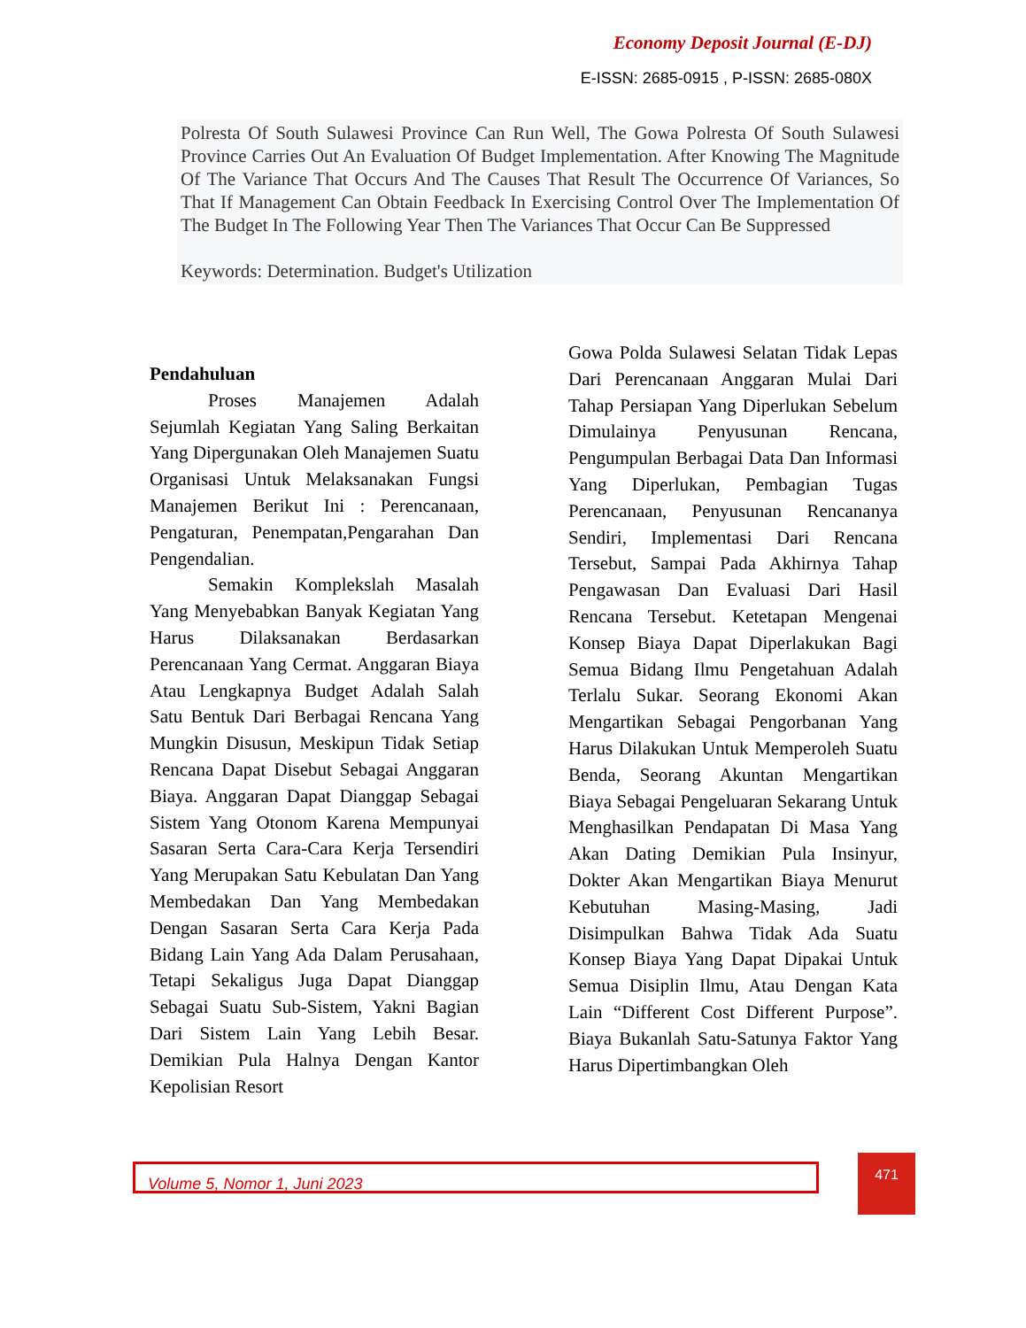Economy Deposit Journal (E-DJ)
E-ISSN: 2685-0915 , P-ISSN: 2685-080X
Polresta Of South Sulawesi Province Can Run Well, The Gowa Polresta Of South Sulawesi Province Carries Out An Evaluation Of Budget Implementation. After Knowing The Magnitude Of The Variance That Occurs And The Causes That Result The Occurrence Of Variances, So That If Management Can Obtain Feedback In Exercising Control Over The Implementation Of The Budget In The Following Year Then The Variances That Occur Can Be Suppressed
Keywords: Determination. Budget's Utilization
Pendahuluan
Proses Manajemen Adalah Sejumlah Kegiatan Yang Saling Berkaitan Yang Dipergunakan Oleh Manajemen Suatu Organisasi Untuk Melaksanakan Fungsi Manajemen Berikut Ini : Perencanaan, Pengaturan, Penempatan,Pengarahan Dan Pengendalian.
Semakin Komplekslah Masalah Yang Menyebabkan Banyak Kegiatan Yang Harus Dilaksanakan Berdasarkan Perencanaan Yang Cermat. Anggaran Biaya Atau Lengkapnya Budget Adalah Salah Satu Bentuk Dari Berbagai Rencana Yang Mungkin Disusun, Meskipun Tidak Setiap Rencana Dapat Disebut Sebagai Anggaran Biaya. Anggaran Dapat Dianggap Sebagai Sistem Yang Otonom Karena Mempunyai Sasaran Serta Cara-Cara Kerja Tersendiri Yang Merupakan Satu Kebulatan Dan Yang Membedakan Dan Yang Membedakan Dengan Sasaran Serta Cara Kerja Pada Bidang Lain Yang Ada Dalam Perusahaan, Tetapi Sekaligus Juga Dapat Dianggap Sebagai Suatu Sub-Sistem, Yakni Bagian Dari Sistem Lain Yang Lebih Besar. Demikian Pula Halnya Dengan Kantor Kepolisian Resort
Gowa Polda Sulawesi Selatan Tidak Lepas Dari Perencanaan Anggaran Mulai Dari Tahap Persiapan Yang Diperlukan Sebelum Dimulainya Penyusunan Rencana, Pengumpulan Berbagai Data Dan Informasi Yang Diperlukan, Pembagian Tugas Perencanaan, Penyusunan Rencananya Sendiri, Implementasi Dari Rencana Tersebut, Sampai Pada Akhirnya Tahap Pengawasan Dan Evaluasi Dari Hasil Rencana Tersebut. Ketetapan Mengenai Konsep Biaya Dapat Diperlakukan Bagi Semua Bidang Ilmu Pengetahuan Adalah Terlalu Sukar. Seorang Ekonomi Akan Mengartikan Sebagai Pengorbanan Yang Harus Dilakukan Untuk Memperoleh Suatu Benda, Seorang Akuntan Mengartikan Biaya Sebagai Pengeluaran Sekarang Untuk Menghasilkan Pendapatan Di Masa Yang Akan Dating Demikian Pula Insinyur, Dokter Akan Mengartikan Biaya Menurut Kebutuhan Masing-Masing, Jadi Disimpulkan Bahwa Tidak Ada Suatu Konsep Biaya Yang Dapat Dipakai Untuk Semua Disiplin Ilmu, Atau Dengan Kata Lain “Different Cost Different Purpose”. Biaya Bukanlah Satu-Satunya Faktor Yang Harus Dipertimbangkan Oleh
Volume 5, Nomor 1, Juni 2023
471